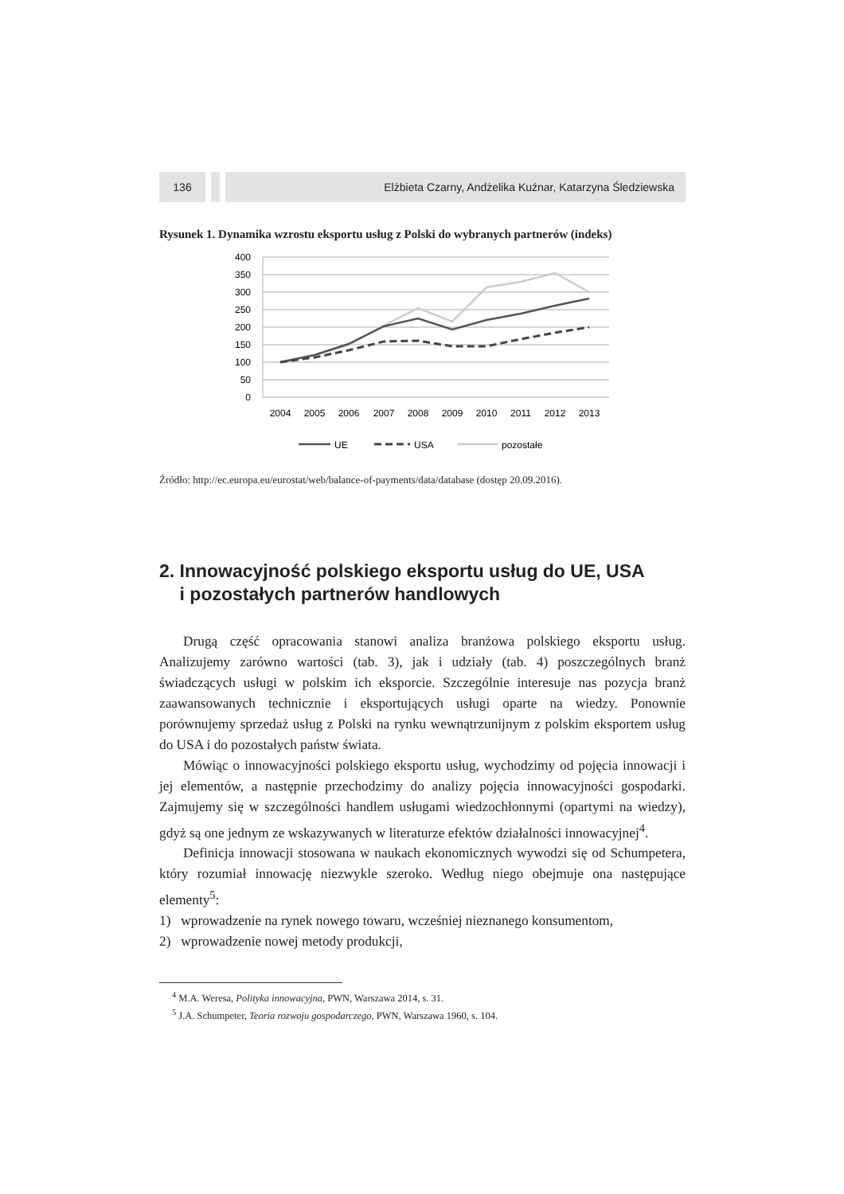136 Elżbieta Czarny, Andżelika Kuźnar, Katarzyna Śledziewska
Rysunek 1. Dynamika wzrostu eksportu usług z Polski do wybranych partnerów (indeks)
400
350
300
250
200
150
100
50
0
2004
2005
2006
2007
2008
2009
2010
2011
2012
2013
UE
USA
pozostałe
Źródło: http://ec.europa.eu/eurostat/web/balance-of-payments/data/database (dostęp 20.09.2016).
2. Innowacyjność polskiego eksportu usług do UE, USA
i pozostałych partnerów handlowych
Drugą część opracowania stanowi analiza branżowa polskiego eksportu usług. Analizujemy zarówno wartości (tab. 3), jak i udziały (tab. 4) poszczególnych branż świadczących usługi w polskim ich eksporcie. Szczególnie interesuje nas pozycja branż zaawansowanych technicznie i eksportujących usługi oparte na wiedzy. Ponownie porównujemy sprzedaż usług z Polski na rynku wewnątrzunijnym z polskim eksportem usług do USA i do pozostałych państw świata.
Mówiąc o innowacyjności polskiego eksportu usług, wychodzimy od pojęcia innowacji i jej elementów, a następnie przechodzimy do analizy pojęcia innowacyjności gospodarki. Zajmujemy się w szczególności handlem usługami wiedzochłonnymi (opartymi na wiedzy), gdyż są one jednym ze wskazywanych w literaturze efektów działalności innowacyjnej<sup>4</sup>.
Definicja innowacji stosowana w naukach ekonomicznych wywodzi się od Schumpetera, który rozumiał innowację niezwykle szeroko. Według niego obejmuje ona następujące elementy<sup>5</sup>:
1) wprowadzenie na rynek nowego towaru, wcześniej nieznanego konsumentom,
2) wprowadzenie nowej metody produkcji,
<sup>4</sup> M.A. Weresa, Polityka innowacyjna, PWN, Warszawa 2014, s. 31.
<sup>5</sup> J.A. Schumpeter, Teoria rozwoju gospodarczego, PWN, Warszawa 1960, s. 104.